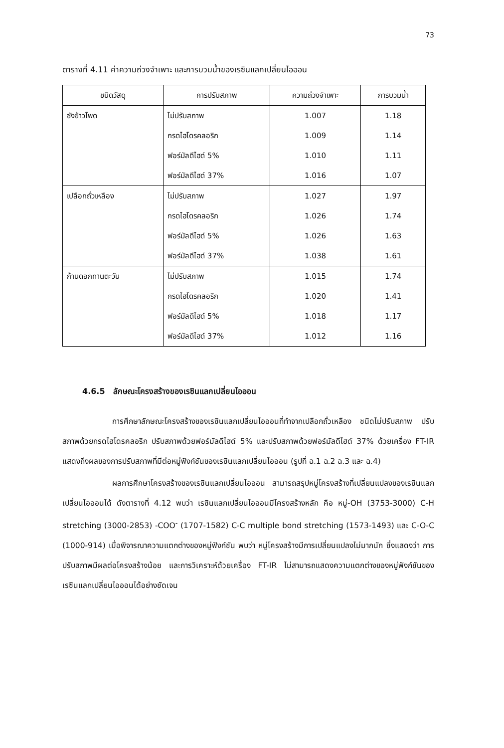73
ตารางที่ 4.11 ค่าความถ่วงจำเพาะ และการบวมน้ำของเรซินแลกเปลี่ยนไอออน
| ชนิดวัสดุ | การปรับสภาพ | ความถ่วงจำเพาะ | การบวมน้ำ |
| --- | --- | --- | --- |
| ซังข้าวโพด | ไม่ปรับสภาพ | 1.007 | 1.18 |
| | กรดไฮโดรคลอริก | 1.009 | 1.14 |
| | ฟอร์มัลดีไฮด์ 5% | 1.010 | 1.11 |
| | ฟอร์มัลดีไฮด์ 37% | 1.016 | 1.07 |
| เปลือกถั่วเหลือง | ไม่ปรับสภาพ | 1.027 | 1.97 |
| | กรดไฮโดรคลอริก | 1.026 | 1.74 |
| | ฟอร์มัลดีไฮด์ 5% | 1.026 | 1.63 |
| | ฟอร์มัลดีไฮด์ 37% | 1.038 | 1.61 |
| ก้านดอกทานตะวัน | ไม่ปรับสภาพ | 1.015 | 1.74 |
| | กรดไฮโดรคลอริก | 1.020 | 1.41 |
| | ฟอร์มัลดีไฮด์ 5% | 1.018 | 1.17 |
| | ฟอร์มัลดีไฮด์ 37% | 1.012 | 1.16 |
4.6.5 ลักษณะโครงสร้างของเรซินแลกเปลี่ยนไอออน
การศึกษาลักษณะโครงสร้างของเรซินแลกเปลี่ยนไอออนที่ทำจากเปลือกถั่วเหลือง ชนิดไม่ปรับสภาพ ปรับสภาพด้วยกรดไฮโดรคลอริก ปรับสภาพด้วยฟอร์มัลดีไฮด์ 5% และปรับสภาพด้วยฟอร์มัลดีไฮด์ 37% ด้วยเครื่อง FT-IR แสดงถึงผลของการปรับสภาพที่มีต่อหมู่ฟังก์ชันของเรซินแลกเปลี่ยนไอออน (รูปที่ ฉ.1 ฉ.2 ฉ.3 และ ฉ.4)
ผลการศึกษาโครงสร้างของเรซินแลกเปลี่ยนไอออน สามารถสรุปหมู่โครงสร้างที่เปลี่ยนแปลงของเรซินแลกเปลี่ยนไอออนได้ ดังตารางที่ 4.12 พบว่า เรซินแลกเปลี่ยนไอออนมีโครงสร้างหลัก คือ หมู่-OH (3753-3000) C-H stretching (3000-2853) -COO<sup>-</sup> (1707-1582) C-C multiple bond stretching (1573-1493) และ C-O-C (1000-914) เมื่อพิจารณาความแตกต่างของหมู่ฟังก์ชัน พบว่า หมู่โครงสร้างมีการเปลี่ยนแปลงไม่มากนัก ซึ่งแสดงว่า การปรับสภาพมีผลต่อโครงสร้างน้อย และการวิเคราะห์ด้วยเครื่อง FT-IR ไม่สามารถแสดงความแตกต่างของหมู่ฟังก์ชันของเรซินแลกเปลี่ยนไอออนได้อย่างชัดเจน